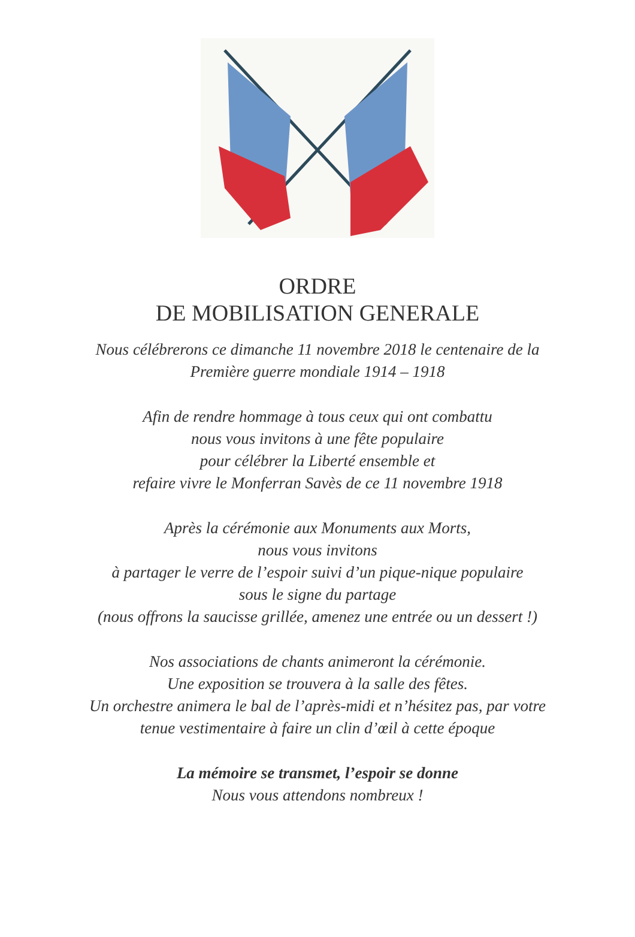ORDRE
DE MOBILISATION GENERALE
Nous célébrerons ce dimanche 11 novembre 2018 le centenaire de la
Première guerre mondiale 1914 – 1918
Afin de rendre hommage à tous ceux qui ont combattu
nous vous invitons à une fête populaire
pour célébrer la Liberté ensemble et
refaire vivre le Monferran Savès de ce 11 novembre 1918
Après la cérémonie aux Monuments aux Morts,
nous vous invitons
à partager le verre de l’espoir suivi d’un pique-nique populaire
sous le signe du partage
(nous offrons la saucisse grillée, amenez une entrée ou un dessert !)
Nos associations de chants animeront la cérémonie.
Une exposition se trouvera à la salle des fêtes.
Un orchestre animera le bal de l’après-midi et n’hésitez pas, par votre
tenue vestimentaire à faire un clin d’œil à cette époque
La mémoire se transmet, l’espoir se donne
Nous vous attendons nombreux !